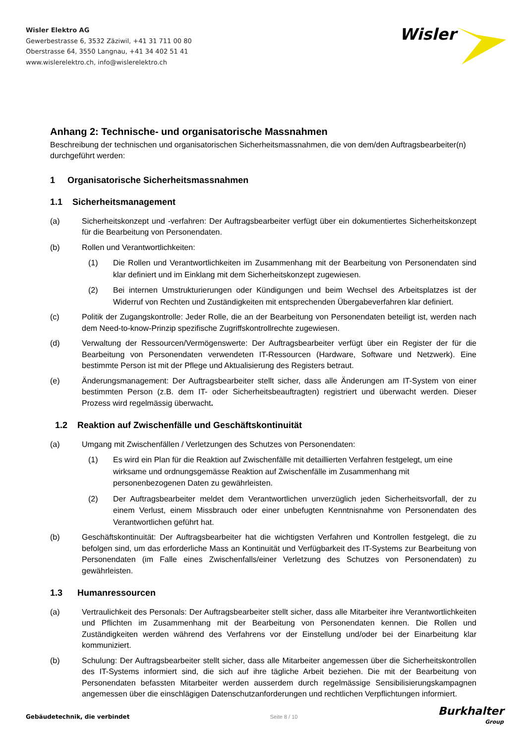Wisler Elektro AG
Gewerbestrasse 6, 3532 Zäziwil, +41 31 711 00 80
Oberstrasse 64, 3550 Langnau, +41 34 402 51 41
www.wislerelektro.ch, info@wislerelektro.ch
Wisler
Anhang 2: Technische- und organisatorische Massnahmen
Beschreibung der technischen und organisatorischen Sicherheitsmassnahmen, die von dem/den Auftragsbearbeiter(n) durchgeführt werden:
1 Organisatorische Sicherheitsmassnahmen
1.1 Sicherheitsmanagement
(a) Sicherheitskonzept und -verfahren: Der Auftragsbearbeiter verfügt über ein dokumentiertes Sicherheitskonzept für die Bearbeitung von Personendaten.
(b) Rollen und Verantwortlichkeiten:
(1) Die Rollen und Verantwortlichkeiten im Zusammenhang mit der Bearbeitung von Personendaten sind klar definiert und im Einklang mit dem Sicherheitskonzept zugewiesen.
(2) Bei internen Umstrukturierungen oder Kündigungen und beim Wechsel des Arbeitsplatzes ist der Widerruf von Rechten und Zuständigkeiten mit entsprechenden Übergabeverfahren klar definiert.
(c) Politik der Zugangskontrolle: Jeder Rolle, die an der Bearbeitung von Personendaten beteiligt ist, werden nach dem Need-to-know-Prinzip spezifische Zugriffskontrollrechte zugewiesen.
(d) Verwaltung der Ressourcen/Vermögenswerte: Der Auftragsbearbeiter verfügt über ein Register der für die Bearbeitung von Personendaten verwendeten IT-Ressourcen (Hardware, Software und Netzwerk). Eine bestimmte Person ist mit der Pflege und Aktualisierung des Registers betraut.
(e) Änderungsmanagement: Der Auftragsbearbeiter stellt sicher, dass alle Änderungen am IT-System von einer bestimmten Person (z.B. dem IT- oder Sicherheitsbeauftragten) registriert und überwacht werden. Dieser Prozess wird regelmässig überwacht.
1.2 Reaktion auf Zwischenfälle und Geschäftskontinuität
(a) Umgang mit Zwischenfällen / Verletzungen des Schutzes von Personendaten:
(1) Es wird ein Plan für die Reaktion auf Zwischenfälle mit detaillierten Verfahren festgelegt, um eine wirksame und ordnungsgemässe Reaktion auf Zwischenfälle im Zusammenhang mit personenbezogenen Daten zu gewährleisten.
(2) Der Auftragsbearbeiter meldet dem Verantwortlichen unverzüglich jeden Sicherheitsvorfall, der zu einem Verlust, einem Missbrauch oder einer unbefugten Kenntnisnahme von Personendaten des Verantwortlichen geführt hat.
(b) Geschäftskontinuität: Der Auftragsbearbeiter hat die wichtigsten Verfahren und Kontrollen festgelegt, die zu befolgen sind, um das erforderliche Mass an Kontinuität und Verfügbarkeit des IT-Systems zur Bearbeitung von Personendaten (im Falle eines Zwischenfalls/einer Verletzung des Schutzes von Personendaten) zu gewährleisten.
1.3 Humanressourcen
(a) Vertraulichkeit des Personals: Der Auftragsbearbeiter stellt sicher, dass alle Mitarbeiter ihre Verantwortlichkeiten und Pflichten im Zusammenhang mit der Bearbeitung von Personendaten kennen. Die Rollen und Zuständigkeiten werden während des Verfahrens vor der Einstellung und/oder bei der Einarbeitung klar kommuniziert.
(b) Schulung: Der Auftragsbearbeiter stellt sicher, dass alle Mitarbeiter angemessen über die Sicherheitskontrollen des IT-Systems informiert sind, die sich auf ihre tägliche Arbeit beziehen. Die mit der Bearbeitung von Personendaten befassten Mitarbeiter werden ausserdem durch regelmässige Sensibilisierungskampagnen angemessen über die einschlägigen Datenschutzanforderungen und rechtlichen Verpflichtungen informiert.
Gebäudetechnik, die verbindet Seite 8 / 10 Burkhalter
Group